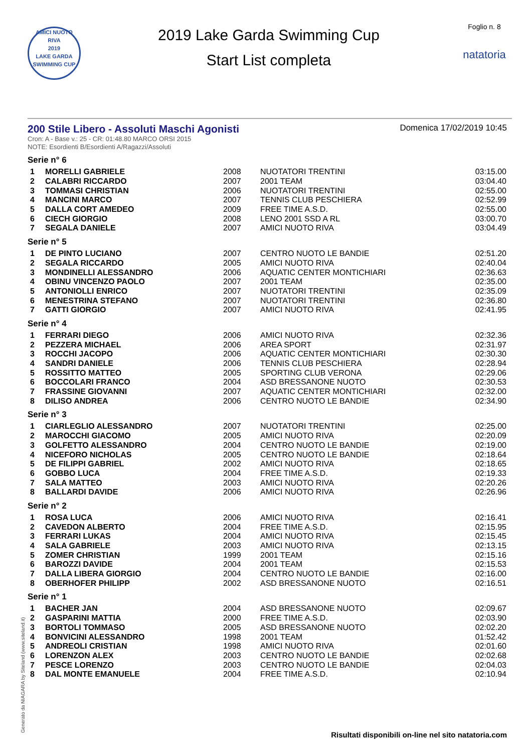AMICI NUOTO RIVA
2019
LAKE GARDA SWIMMING CUP
2019 Lake Garda Swimming Cup
Start List completa
Foglio n. 8
natatoria
200 Stile Libero - Assoluti Maschi Agonisti
Domenica 17/02/2019 10:45
Cron: A - Base v.: 25 - CR: 01:48.80 MARCO ORSI 2015
NOTE: Esordienti B/Esordienti A/Ragazzi/Assoluti
Serie n° 6
| 1 | MORELLI GABRIELE | 2008 | NUOTATORI TRENTINI | 03:15.00 |
| 2 | CALABRI RICCARDO | 2007 | 2001 TEAM | 03:04.40 |
| 3 | TOMMASI CHRISTIAN | 2006 | NUOTATORI TRENTINI | 02:55.00 |
| 4 | MANCINI MARCO | 2007 | TENNIS CLUB PESCHIERA | 02:52.99 |
| 5 | DALLA CORT AMEDEO | 2009 | FREE TIME A.S.D. | 02:55.00 |
| 6 | CIECH GIORGIO | 2008 | LENO 2001 SSD A RL | 03:00.70 |
| 7 | SEGALA DANIELE | 2007 | AMICI NUOTO RIVA | 03:04.49 |
Serie n° 5
| 1 | DE PINTO LUCIANO | 2007 | CENTRO NUOTO LE BANDIE | 02:51.20 |
| 2 | SEGALA RICCARDO | 2005 | AMICI NUOTO RIVA | 02:40.04 |
| 3 | MONDINELLI ALESSANDRO | 2006 | AQUATIC CENTER MONTICHIARI | 02:36.63 |
| 4 | OBINU VINCENZO PAOLO | 2007 | 2001 TEAM | 02:35.00 |
| 5 | ANTONIOLLI ENRICO | 2007 | NUOTATORI TRENTINI | 02:35.09 |
| 6 | MENESTRINA STEFANO | 2007 | NUOTATORI TRENTINI | 02:36.80 |
| 7 | GATTI GIORGIO | 2007 | AMICI NUOTO RIVA | 02:41.95 |
Serie n° 4
| 1 | FERRARI DIEGO | 2006 | AMICI NUOTO RIVA | 02:32.36 |
| 2 | PEZZERA MICHAEL | 2006 | AREA SPORT | 02:31.97 |
| 3 | ROCCHI JACOPO | 2006 | AQUATIC CENTER MONTICHIARI | 02:30.30 |
| 4 | SANDRI DANIELE | 2006 | TENNIS CLUB PESCHIERA | 02:28.94 |
| 5 | ROSSITTO MATTEO | 2005 | SPORTING CLUB VERONA | 02:29.06 |
| 6 | BOCCOLARI FRANCO | 2004 | ASD BRESSANONE NUOTO | 02:30.53 |
| 7 | FRASSINE GIOVANNI | 2007 | AQUATIC CENTER MONTICHIARI | 02:32.00 |
| 8 | DILISO ANDREA | 2006 | CENTRO NUOTO LE BANDIE | 02:34.90 |
Serie n° 3
| 1 | CIARLEGLIO ALESSANDRO | 2007 | NUOTATORI TRENTINI | 02:25.00 |
| 2 | MAROCCHI GIACOMO | 2005 | AMICI NUOTO RIVA | 02:20.09 |
| 3 | GOLFETTO ALESSANDRO | 2004 | CENTRO NUOTO LE BANDIE | 02:19.00 |
| 4 | NICEFORO NICHOLAS | 2005 | CENTRO NUOTO LE BANDIE | 02:18.64 |
| 5 | DE FILIPPI GABRIEL | 2002 | AMICI NUOTO RIVA | 02:18.65 |
| 6 | GOBBO LUCA | 2004 | FREE TIME A.S.D. | 02:19.33 |
| 7 | SALA MATTEO | 2003 | AMICI NUOTO RIVA | 02:20.26 |
| 8 | BALLARDI DAVIDE | 2006 | AMICI NUOTO RIVA | 02:26.96 |
Serie n° 2
| 1 | ROSA LUCA | 2006 | AMICI NUOTO RIVA | 02:16.41 |
| 2 | CAVEDON ALBERTO | 2004 | FREE TIME A.S.D. | 02:15.95 |
| 3 | FERRARI LUKAS | 2004 | AMICI NUOTO RIVA | 02:15.45 |
| 4 | SALA GABRIELE | 2003 | AMICI NUOTO RIVA | 02:13.15 |
| 5 | ZOMER CHRISTIAN | 1999 | 2001 TEAM | 02:15.16 |
| 6 | BAROZZI DAVIDE | 2004 | 2001 TEAM | 02:15.53 |
| 7 | DALLA LIBERA GIORGIO | 2004 | CENTRO NUOTO LE BANDIE | 02:16.00 |
| 8 | OBERHOFER PHILIPP | 2002 | ASD BRESSANONE NUOTO | 02:16.51 |
Serie n° 1
| 1 | BACHER JAN | 2004 | ASD BRESSANONE NUOTO | 02:09.67 |
| 2 | GASPARINI MATTIA | 2000 | FREE TIME A.S.D. | 02:03.90 |
| 3 | BORTOLI TOMMASO | 2005 | ASD BRESSANONE NUOTO | 02:02.20 |
| 4 | BONVICINI ALESSANDRO | 1998 | 2001 TEAM | 01:52.42 |
| 5 | ANDREOLI CRISTIAN | 1998 | AMICI NUOTO RIVA | 02:01.60 |
| 6 | LORENZON ALEX | 2003 | CENTRO NUOTO LE BANDIE | 02:02.68 |
| 7 | PESCE LORENZO | 2003 | CENTRO NUOTO LE BANDIE | 02:04.03 |
| 8 | DAL MONTE EMANUELE | 2004 | FREE TIME A.S.D. | 02:10.94 |
Generato da NIAGARA by Siteland (www.siteland.it)
Risultati disponibili on-line nel sito natatoria.com